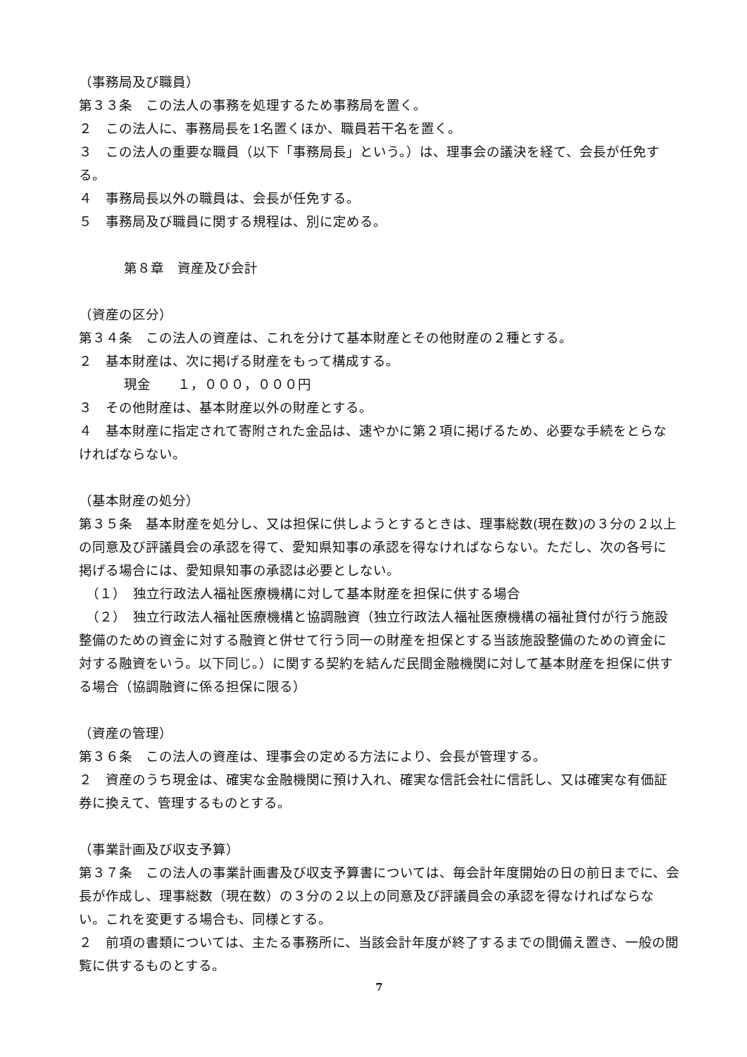（事務局及び職員）
第３３条　この法人の事務を処理するため事務局を置く。
２　この法人に、事務局長を1名置くほか、職員若干名を置く。
３　この法人の重要な職員（以下「事務局長」という。）は、理事会の議決を経て、会長が任免する。
４　事務局長以外の職員は、会長が任免する。
５　事務局及び職員に関する規程は、別に定める。
第８章　資産及び会計
（資産の区分）
第３４条　この法人の資産は、これを分けて基本財産とその他財産の２種とする。
２　基本財産は、次に掲げる財産をもって構成する。
現金　　１，０００，０００円
３　その他財産は、基本財産以外の財産とする。
４　基本財産に指定されて寄附された金品は、速やかに第２項に掲げるため、必要な手続をとらなければならない。
（基本財産の処分）
第３５条　基本財産を処分し、又は担保に供しようとするときは、理事総数(現在数)の３分の２以上の同意及び評議員会の承認を得て、愛知県知事の承認を得なければならない。ただし、次の各号に掲げる場合には、愛知県知事の承認は必要としない。
　（１）　独立行政法人福祉医療機構に対して基本財産を担保に供する場合
　（２）　独立行政法人福祉医療機構と協調融資（独立行政法人福祉医療機構の福祉貸付が行う施設整備のための資金に対する融資と併せて行う同一の財産を担保とする当該施設整備のための資金に対する融資をいう。以下同じ。）に関する契約を結んだ民間金融機関に対して基本財産を担保に供する場合（協調融資に係る担保に限る）
（資産の管理）
第３６条　この法人の資産は、理事会の定める方法により、会長が管理する。
２　資産のうち現金は、確実な金融機関に預け入れ、確実な信託会社に信託し、又は確実な有価証券に換えて、管理するものとする。
（事業計画及び収支予算）
第３７条　この法人の事業計画書及び収支予算書については、毎会計年度開始の日の前日までに、会長が作成し、理事総数（現在数）の３分の２以上の同意及び評議員会の承認を得なければならない。これを変更する場合も、同様とする。
２　前項の書類については、主たる事務所に、当該会計年度が終了するまでの間備え置き、一般の閲覧に供するものとする。
7